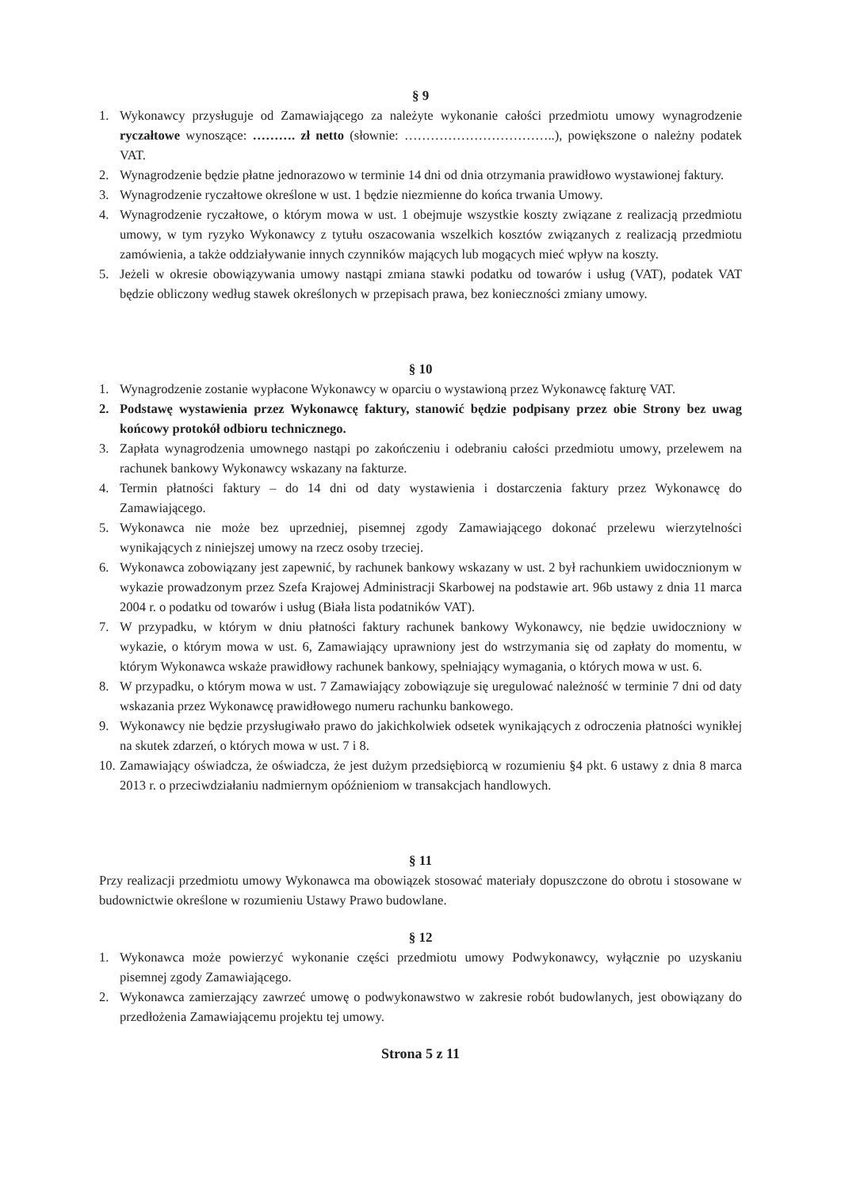§ 9
1. Wykonawcy przysługuje od Zamawiającego za należyte wykonanie całości przedmiotu umowy wynagrodzenie ryczałtowe wynoszące: ………. zł netto (słownie: ……………………………..), powiększone o należny podatek VAT.
2. Wynagrodzenie będzie płatne jednorazowo w terminie 14 dni od dnia otrzymania prawidłowo wystawionej faktury.
3. Wynagrodzenie ryczałtowe określone w ust. 1 będzie niezmienne do końca trwania Umowy.
4. Wynagrodzenie ryczałtowe, o którym mowa w ust. 1 obejmuje wszystkie koszty związane z realizacją przedmiotu umowy, w tym ryzyko Wykonawcy z tytułu oszacowania wszelkich kosztów związanych z realizacją przedmiotu zamówienia, a także oddziaływanie innych czynników mających lub mogących mieć wpływ na koszty.
5. Jeżeli w okresie obowiązywania umowy nastąpi zmiana stawki podatku od towarów i usług (VAT), podatek VAT będzie obliczony według stawek określonych w przepisach prawa, bez konieczności zmiany umowy.
§ 10
1. Wynagrodzenie zostanie wypłacone Wykonawcy w oparciu o wystawioną przez Wykonawcę fakturę VAT.
2. Podstawę wystawienia przez Wykonawcę faktury, stanowić będzie podpisany przez obie Strony bez uwag końcowy protokół odbioru technicznego.
3. Zapłata wynagrodzenia umownego nastąpi po zakończeniu i odebraniu całości przedmiotu umowy, przelewem na rachunek bankowy Wykonawcy wskazany na fakturze.
4. Termin płatności faktury – do 14 dni od daty wystawienia i dostarczenia faktury przez Wykonawcę do Zamawiającego.
5. Wykonawca nie może bez uprzedniej, pisemnej zgody Zamawiającego dokonać przelewu wierzytelności wynikających z niniejszej umowy na rzecz osoby trzeciej.
6. Wykonawca zobowiązany jest zapewnić, by rachunek bankowy wskazany w ust. 2 był rachunkiem uwidocznionym w wykazie prowadzonym przez Szefa Krajowej Administracji Skarbowej na podstawie art. 96b ustawy z dnia 11 marca 2004 r. o podatku od towarów i usług (Biała lista podatników VAT).
7. W przypadku, w którym w dniu płatności faktury rachunek bankowy Wykonawcy, nie będzie uwidoczniony w wykazie, o którym mowa w ust. 6, Zamawiający uprawniony jest do wstrzymania się od zapłaty do momentu, w którym Wykonawca wskaże prawidłowy rachunek bankowy, spełniający wymagania, o których mowa w ust. 6.
8. W przypadku, o którym mowa w ust. 7 Zamawiający zobowiązuje się uregulować należność w terminie 7 dni od daty wskazania przez Wykonawcę prawidłowego numeru rachunku bankowego.
9. Wykonawcy nie będzie przysługiwało prawo do jakichkolwiek odsetek wynikających z odroczenia płatności wynikłej na skutek zdarzeń, o których mowa w ust. 7 i 8.
10. Zamawiający oświadcza, że oświadcza, że jest dużym przedsiębiorcą w rozumieniu §4 pkt. 6 ustawy z dnia 8 marca 2013 r. o przeciwdziałaniu nadmiernym opóźnieniom w transakcjach handlowych.
§ 11
Przy realizacji przedmiotu umowy Wykonawca ma obowiązek stosować materiały dopuszczone do obrotu i stosowane w budownictwie określone w rozumieniu Ustawy Prawo budowlane.
§ 12
1. Wykonawca może powierzyć wykonanie części przedmiotu umowy Podwykonawcy, wyłącznie po uzyskaniu pisemnej zgody Zamawiającego.
2. Wykonawca zamierzający zawrzeć umowę o podwykonawstwo w zakresie robót budowlanych, jest obowiązany do przedłożenia Zamawiającemu projektu tej umowy.
Strona 5 z 11